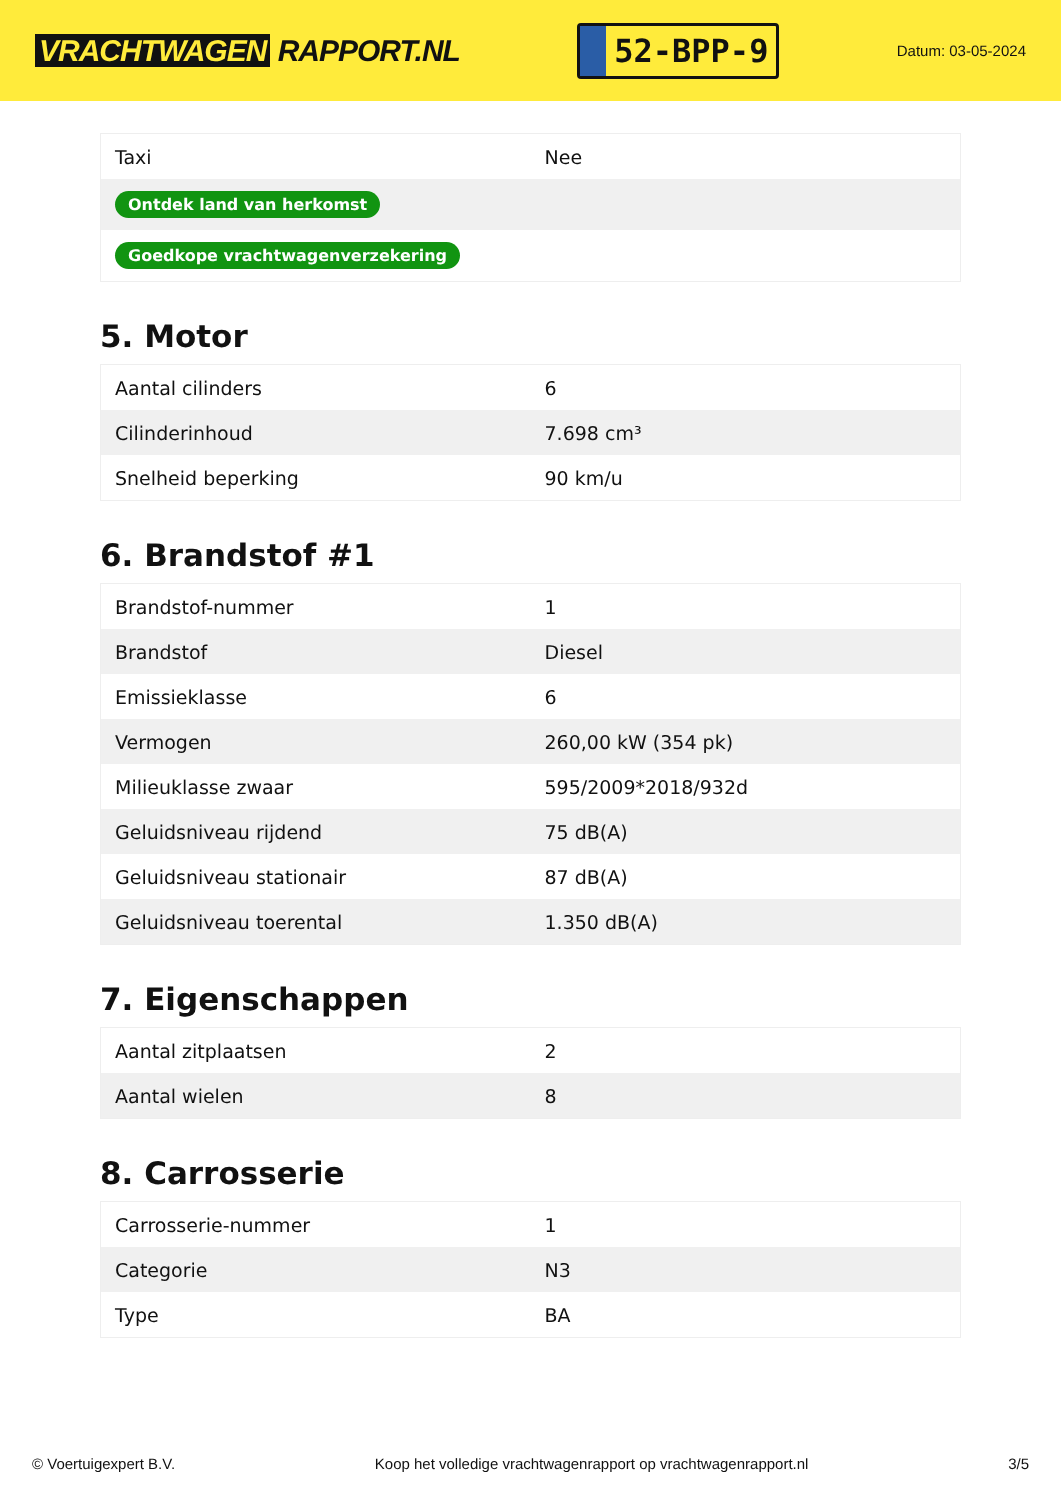VRACHTWAGEN RAPPORT.NL
52-BPP-9
Datum: 03-05-2024
| Taxi | Nee |
| Ontdek land van herkomst | |
| Goedkope vrachtwagenverzekering | |
5. Motor
| Aantal cilinders | 6 |
| Cilinderinhoud | 7.698 cm³ |
| Snelheid beperking | 90 km/u |
6. Brandstof #1
| Brandstof-nummer | 1 |
| Brandstof | Diesel |
| Emissieklasse | 6 |
| Vermogen | 260,00 kW (354 pk) |
| Milieuklasse zwaar | 595/2009*2018/932d |
| Geluidsniveau rijdend | 75 dB(A) |
| Geluidsniveau stationair | 87 dB(A) |
| Geluidsniveau toerental | 1.350 dB(A) |
7. Eigenschappen
| Aantal zitplaatsen | 2 |
| Aantal wielen | 8 |
8. Carrosserie
| Carrosserie-nummer | 1 |
| Categorie | N3 |
| Type | BA |
© Voertuigexpert B.V. Koop het volledige vrachtwagenrapport op vrachtwagenrapport.nl 3/5